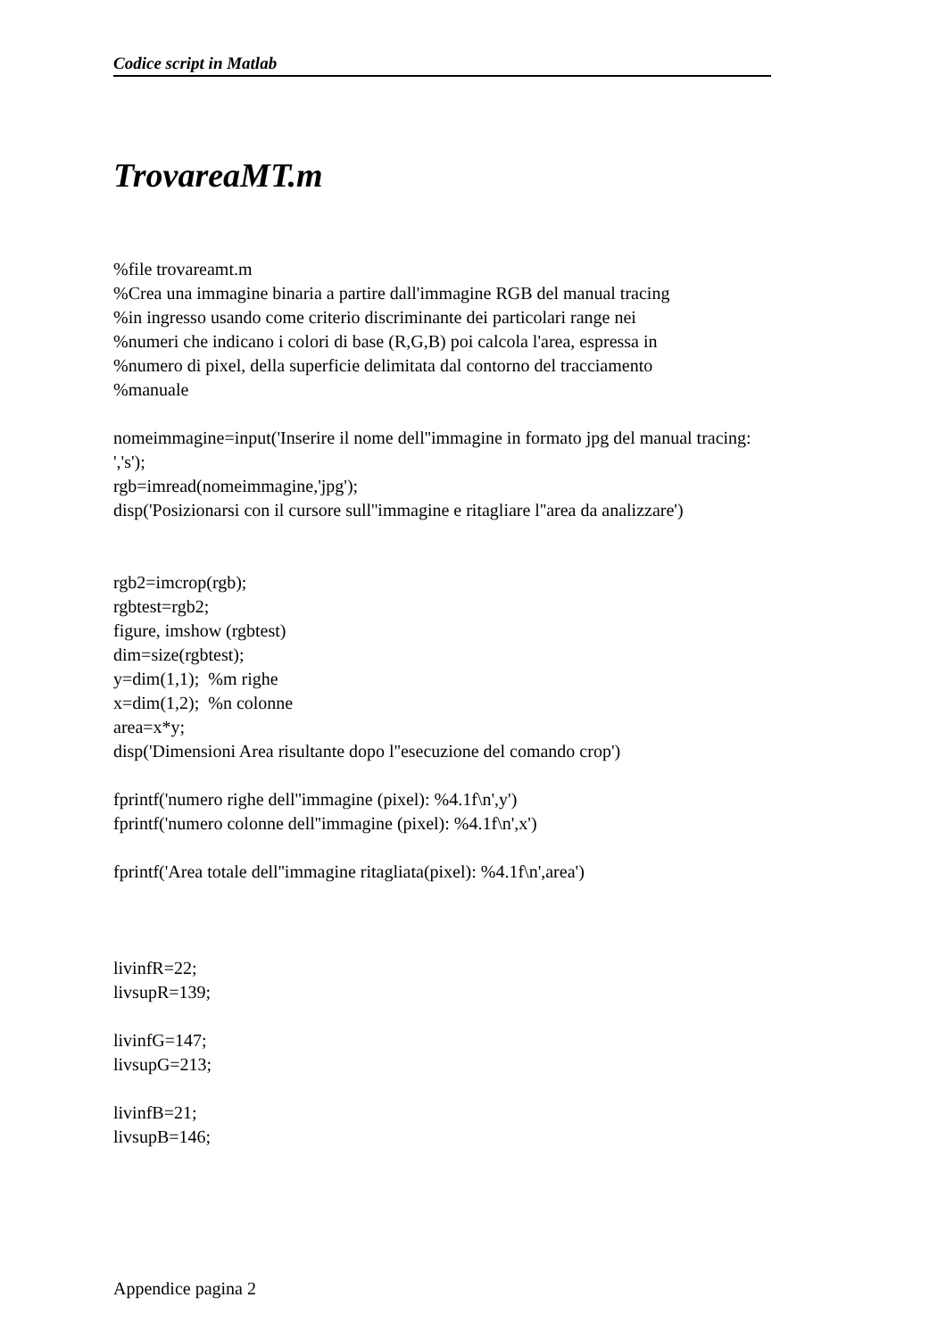Codice script in Matlab
TrovareaMT.m
%file trovareamt.m
%Crea una immagine binaria a partire dall'immagine RGB del manual tracing
%in ingresso usando come criterio discriminante dei particolari range nei
%numeri che indicano i colori di base (R,G,B) poi calcola l'area, espressa in
%numero di pixel, della superficie delimitata dal contorno del tracciamento
%manuale
nomeimmagine=input('Inserire il nome dell''immagine in formato jpg del manual tracing: ','s');
rgb=imread(nomeimmagine,'jpg');
disp('Posizionarsi con il cursore sull''immagine e ritagliare l''area da analizzare')
rgb2=imcrop(rgb);
rgbtest=rgb2;
figure, imshow (rgbtest)
dim=size(rgbtest);
y=dim(1,1); %m righe
x=dim(1,2); %n colonne
area=x*y;
disp('Dimensioni Area risultante dopo l''esecuzione del comando crop')
fprintf('numero righe dell''immagine (pixel): %4.1f\n',y')
fprintf('numero colonne dell''immagine (pixel): %4.1f\n',x')
fprintf('Area totale dell''immagine ritagliata(pixel): %4.1f\n',area')
livinfR=22;
livsupR=139;
livinfG=147;
livsupG=213;
livinfB=21;
livsupB=146;
Appendice pagina 2